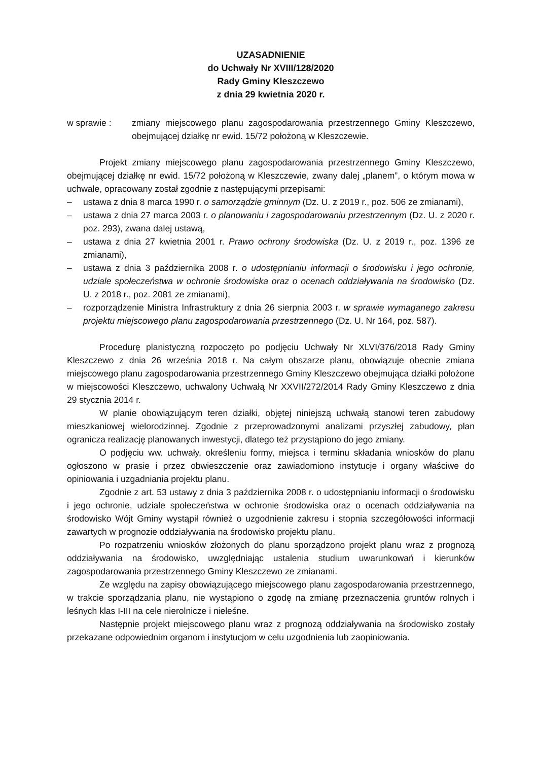UZASADNIENIE
do Uchwały Nr XVIII/128/2020
Rady Gminy Kleszczewo
z dnia 29 kwietnia 2020 r.
w sprawie : zmiany miejscowego planu zagospodarowania przestrzennego Gminy Kleszczewo, obejmującej działkę nr ewid. 15/72 położoną w Kleszczewie.
Projekt zmiany miejscowego planu zagospodarowania przestrzennego Gminy Kleszczewo, obejmującej działkę nr ewid. 15/72 położoną w Kleszczewie, zwany dalej „planem”, o którym mowa w uchwale, opracowany został zgodnie z następującymi przepisami:
– ustawa z dnia 8 marca 1990 r. o samorządzie gminnym (Dz. U. z 2019 r., poz. 506 ze zmianami),
– ustawa z dnia 27 marca 2003 r. o planowaniu i zagospodarowaniu przestrzennym (Dz. U. z 2020 r. poz. 293), zwana dalej ustawą,
– ustawa z dnia 27 kwietnia 2001 r. Prawo ochrony środowiska (Dz. U. z 2019 r., poz. 1396 ze zmianami),
– ustawa z dnia 3 października 2008 r. o udostępnianiu informacji o środowisku i jego ochronie, udziale społeczeństwa w ochronie środowiska oraz o ocenach oddziaływania na środowisko (Dz. U. z 2018 r., poz. 2081 ze zmianami),
– rozporządzenie Ministra Infrastruktury z dnia 26 sierpnia 2003 r. w sprawie wymaganego zakresu projektu miejscowego planu zagospodarowania przestrzennego (Dz. U. Nr 164, poz. 587).
Procedurę planistyczną rozpoczęto po podjęciu Uchwały Nr XLVI/376/2018 Rady Gminy Kleszczewo z dnia 26 września 2018 r. Na całym obszarze planu, obowiązuje obecnie zmiana miejscowego planu zagospodarowania przestrzennego Gminy Kleszczewo obejmująca działki położone w miejscowości Kleszczewo, uchwalony Uchwałą Nr XXVII/272/2014 Rady Gminy Kleszczewo z dnia 29 stycznia 2014 r.
W planie obowiązującym teren działki, objętej niniejszą uchwałą stanowi teren zabudowy mieszkaniowej wielorodzinnej. Zgodnie z przeprowadzonymi analizami przyszłej zabudowy, plan ogranicza realizację planowanych inwestycji, dlatego też przystąpiono do jego zmiany.
O podjęciu ww. uchwały, określeniu formy, miejsca i terminu składania wniosków do planu ogłoszono w prasie i przez obwieszczenie oraz zawiadomiono instytucje i organy właściwe do opiniowania i uzgadniania projektu planu.
Zgodnie z art. 53 ustawy z dnia 3 października 2008 r. o udostępnianiu informacji o środowisku i jego ochronie, udziale społeczeństwa w ochronie środowiska oraz o ocenach oddziaływania na środowisko Wójt Gminy wystąpił również o uzgodnienie zakresu i stopnia szczegółowości informacji zawartych w prognozie oddziaływania na środowisko projektu planu.
Po rozpatrzeniu wniosków złożonych do planu sporządzono projekt planu wraz z prognozą oddziaływania na środowisko, uwzględniając ustalenia studium uwarunkowań i kierunków zagospodarowania przestrzennego Gminy Kleszczewo ze zmianami.
Ze względu na zapisy obowiązującego miejscowego planu zagospodarowania przestrzennego, w trakcie sporządzania planu, nie wystąpiono o zgodę na zmianę przeznaczenia gruntów rolnych i leśnych klas I-III na cele nierolnicze i nieleśne.
Następnie projekt miejscowego planu wraz z prognozą oddziaływania na środowisko zostały przekazane odpowiednim organom i instytucjom w celu uzgodnienia lub zaopiniowania.